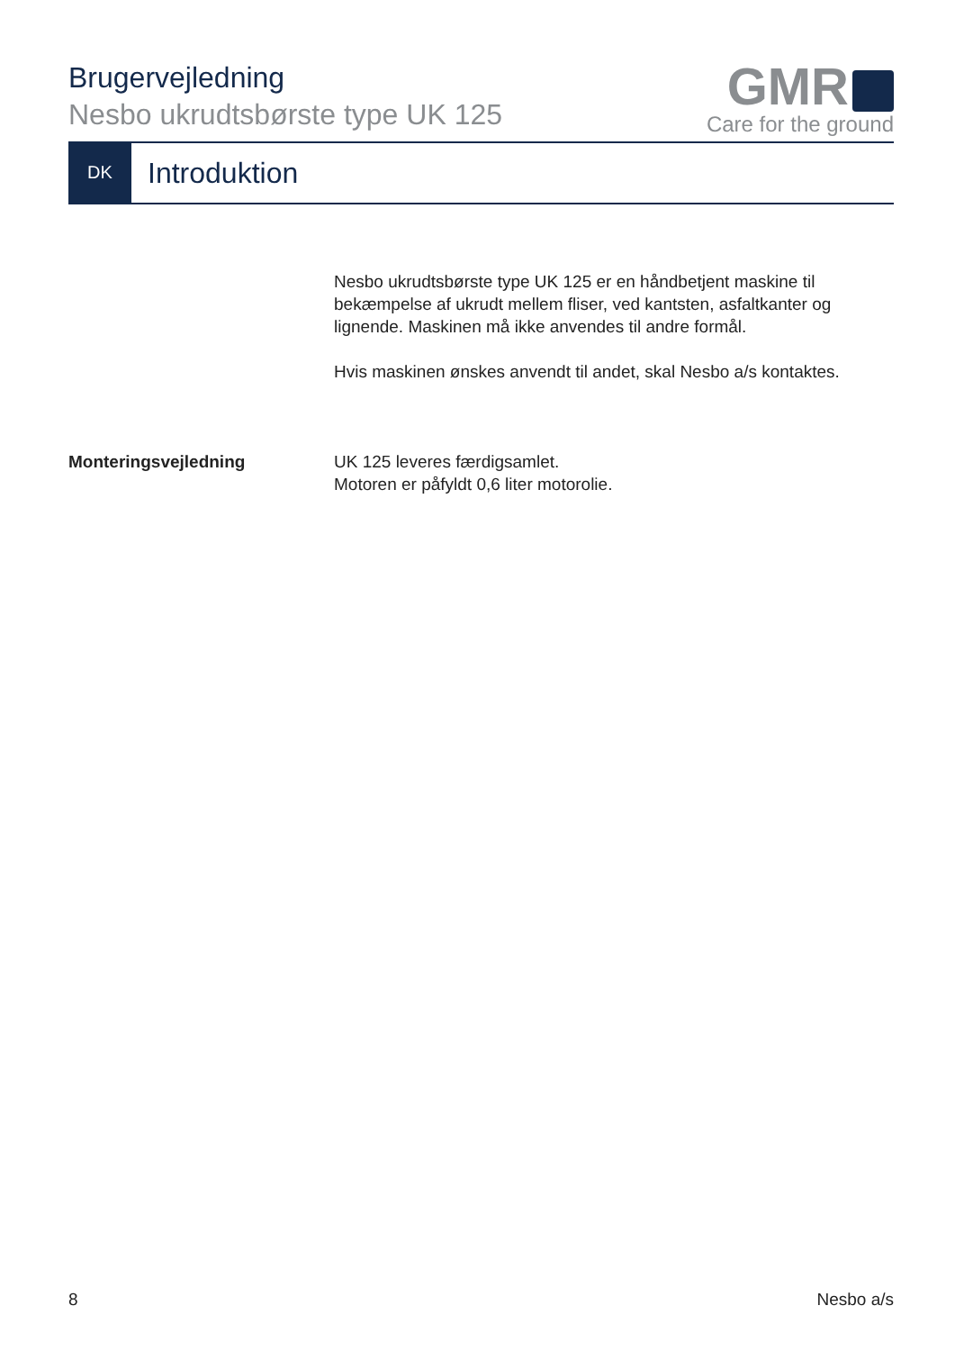Brugervejledning
Nesbo ukrudtsbørste type UK 125
GMR
Care for the ground
DK
Introduktion
Nesbo ukrudtsbørste type UK 125 er en håndbetjent maskine til bekæmpelse af ukrudt mellem fliser, ved kantsten, asfaltkanter og lignende. Maskinen må ikke anvendes til andre formål.
Hvis maskinen ønskes anvendt til andet, skal Nesbo a/s kontaktes.
Monteringsvejledning UK 125 leveres færdigsamlet.
Motoren er påfyldt 0,6 liter motorolie.
8 Nesbo a/s